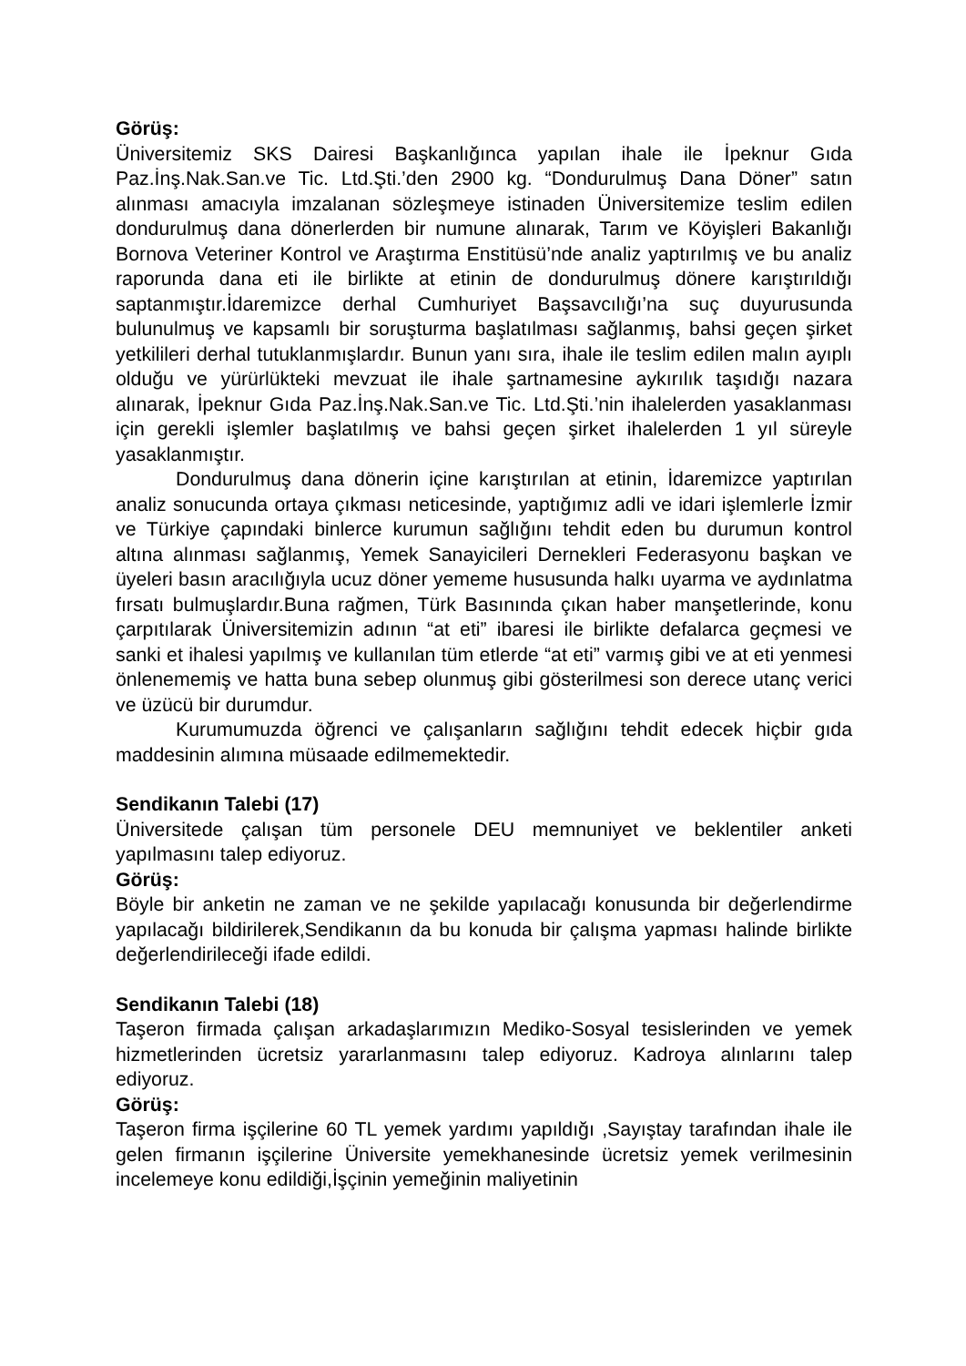Görüş:
Üniversitemiz SKS Dairesi Başkanlığınca yapılan ihale ile İpeknur Gıda Paz.İnş.Nak.San.ve Tic. Ltd.Şti.’den 2900 kg. “Dondurulmuş Dana Döner” satın alınması amacıyla imzalanan sözleşmeye istinaden Üniversitemize teslim edilen dondurulmuş dana dönerlerden bir numune alınarak, Tarım ve Köyişleri Bakanlığı Bornova Veteriner Kontrol ve Araştırma Enstitüsü’nde analiz yaptırılmış ve bu analiz raporunda dana eti ile birlikte at etinin de dondurulmuş dönere karıştırıldığı saptanmıştır.İdaremizce derhal Cumhuriyet Başsavcılığı’na suç duyurusunda bulunulmuş ve kapsamlı bir soruşturma başlatılması sağlanmış, bahsi geçen şirket yetkilileri derhal tutuklanmışlardır. Bunun yanı sıra, ihale ile teslim edilen malın ayıplı olduğu ve yürürlükteki mevzuat ile ihale şartnamesine aykırılık taşıdığı nazara alınarak, İpeknur Gıda Paz.İnş.Nak.San.ve Tic. Ltd.Şti.’nin ihalelerden yasaklanması için gerekli işlemler başlatılmış ve bahsi geçen şirket ihalelerden 1 yıl süreyle yasaklanmıştır.
Dondurulmuş dana dönerin içine karıştırılan at etinin, İdaremizce yaptırılan analiz sonucunda ortaya çıkması neticesinde, yaptığımız adli ve idari işlemlerle İzmir ve Türkiye çapındaki binlerce kurumun sağlığını tehdit eden bu durumun kontrol altına alınması sağlanmış, Yemek Sanayicileri Dernekleri Federasyonu başkan ve üyeleri basın aracılığıyla ucuz döner yememe hususunda halkı uyarma ve aydınlatma fırsatı bulmuşlardır.Buna rağmen, Türk Basınında çıkan haber manşetlerinde, konu çarpıtılarak Üniversitemizin adının “at eti” ibaresi ile birlikte defalarca geçmesi ve sanki et ihalesi yapılmış ve kullanılan tüm etlerde “at eti” varmış gibi ve at eti yenmesi önlenememiş ve hatta buna sebep olunmuş gibi gösterilmesi son derece utanç verici ve üzücü bir durumdur.
Kurumumuzda öğrenci ve çalışanların sağlığını tehdit edecek hiçbir gıda maddesinin alımına müsaade edilmemektedir.
Sendikanın Talebi (17)
Üniversitede çalışan tüm personele DEU memnuniyet ve beklentiler anketi yapılmasını talep ediyoruz.
Görüş:
Böyle bir anketin ne zaman ve ne şekilde yapılacağı konusunda bir değerlendirme yapılacağı bildirilerek,Sendikanın da bu konuda bir çalışma yapması halinde birlikte değerlendirileceği ifade edildi.
Sendikanın Talebi (18)
Taşeron firmada çalışan arkadaşlarımızın Mediko-Sosyal tesislerinden ve yemek hizmetlerinden ücretsiz yararlanmasını talep ediyoruz. Kadroya alınlarını talep ediyoruz.
Görüş:
Taşeron firma işçilerine 60 TL yemek yardımı yapıldığı ,Sayıştay tarafından ihale ile gelen firmanın işçilerine Üniversite yemekhanesinde ücretsiz yemek verilmesinin incelemeye konu edildiği,İşçinin yemeğinin maliyetinin